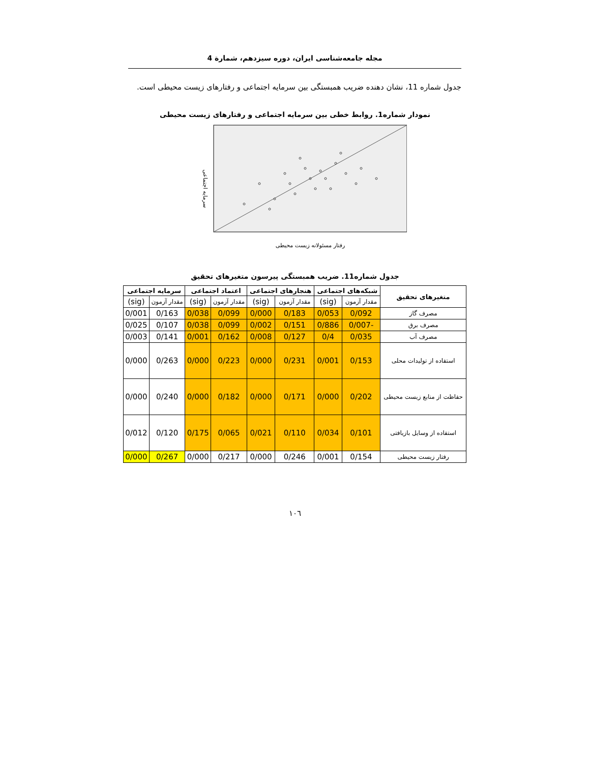مجله جامعه‌شناسی ایران، دوره سیزدهم، شمارة 4
جدول شماره 11، نشان دهنده ضریب همبستگی بین سرمایه اجتماعی و رفتارهای زیست محیطی است.
نمودار شماره1. روابط خطی بین سرمایه اجتماعی و رفتارهای زیست محیطی
سرمایه اجتماعی
رفتار مسئولانه زیست محیطی
جدول شماره11. ضریب همبستگی پیرسون متغیرهای تحقیق
| متغیرهای تحقیق | شبکه‌های اجتماعی | | هنجارهای اجتماعی | | اعتماد اجتماعی | | سرمایه اجتماعی | |
| --- | --- | --- | --- | --- | --- | --- | --- | --- |
| | مقدار آزمون | (sig) | مقدار آزمون | (sig) | مقدار آزمون | (sig) | مقدار آزمون | (sig) |
| مصرف گاز | 0/092 | 0/053 | 0/183 | 0/000 | 0/099 | 0/038 | 0/163 | 0/001 |
| مصرف برق | -0/007 | 0/886 | 0/151 | 0/002 | 0/099 | 0/038 | 0/107 | 0/025 |
| مصرف آب | 0/035 | 0/4 | 0/127 | 0/008 | 0/162 | 0/001 | 0/141 | 0/003 |
| استفاده از تولیدات محلی | 0/153 | 0/001 | 0/231 | 0/000 | 0/223 | 0/000 | 0/263 | 0/000 |
| حفاظت از منابع زیست محیطی | 0/202 | 0/000 | 0/171 | 0/000 | 0/182 | 0/000 | 0/240 | 0/000 |
| استفاده از وسایل بازیافتی | 0/101 | 0/034 | 0/110 | 0/021 | 0/065 | 0/175 | 0/120 | 0/012 |
| رفتار زیست محیطی | 0/154 | 0/001 | 0/246 | 0/000 | 0/217 | 0/000 | 0/267 | 0/000 |
١٠٦